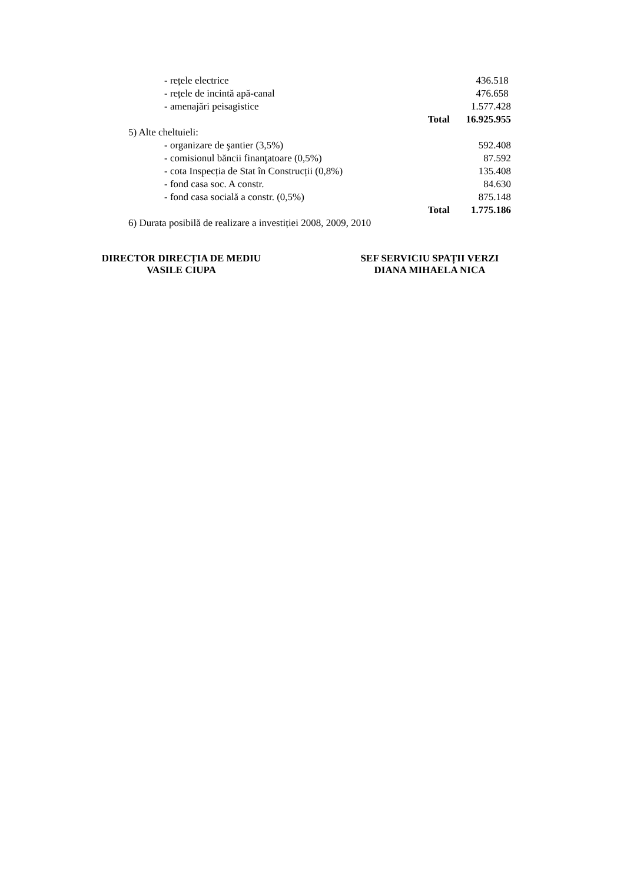| - rețele electrice | | 436.518 |
| - rețele de incintă apă-canal | | 476.658 |
| - amenajări peisagistice | | 1.577.428 |
| | Total | 16.925.955 |
| 5) Alte cheltuieli: | | |
| - organizare de şantier (3,5%) | | 592.408 |
| - comisionul băncii finanţatoare (0,5%) | | 87.592 |
| - cota Inspecția de Stat în Construcții (0,8%) | | 135.408 |
| - fond casa soc. A constr. | | 84.630 |
| - fond casa socială a constr. (0,5%) | | 875.148 |
| | Total | 1.775.186 |
| 6) Durata posibilă de realizare a investiției 2008, 2009, 2010 | | |
DIRECTOR DIRECȚIA DE MEDIU
VASILE CIUPA
SEF SERVICIU SPAȚII VERZI
DIANA MIHAELA NICA